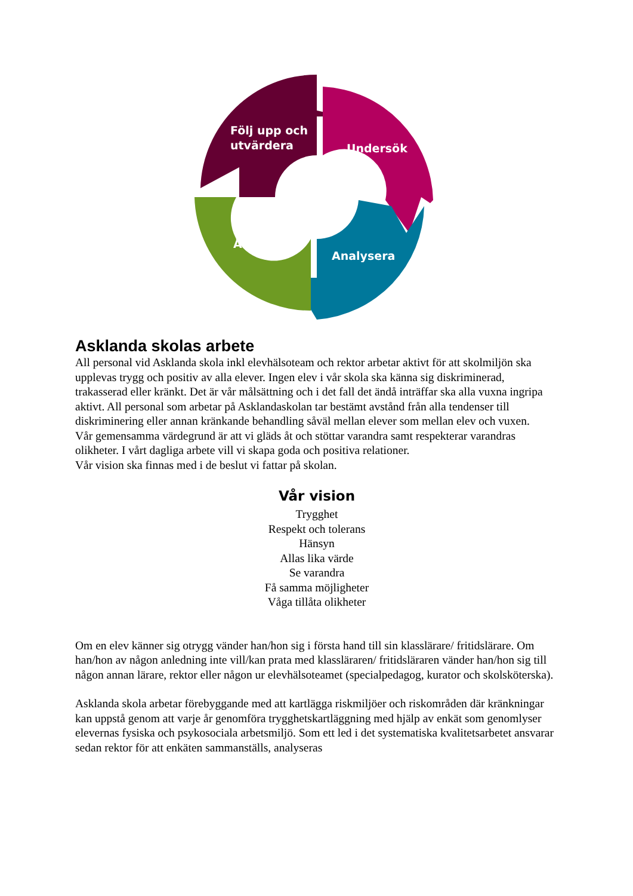Följ upp och
utvärdera
Undersök
Åtgärda
Analysera
Asklanda skolas arbete
All personal vid Asklanda skola inkl elevhälsoteam och rektor arbetar aktivt för att skolmiljön ska upplevas trygg och positiv av alla elever. Ingen elev i vår skola ska känna sig diskriminerad, trakasserad eller kränkt. Det är vår målsättning och i det fall det ändå inträffar ska alla vuxna ingripa aktivt. All personal som arbetar på Asklandaskolan tar bestämt avstånd från alla tendenser till diskriminering eller annan kränkande behandling såväl mellan elever som mellan elev och vuxen.
Vår gemensamma värdegrund är att vi gläds åt och stöttar varandra samt respekterar varandras olikheter. I vårt dagliga arbete vill vi skapa goda och positiva relationer.
Vår vision ska finnas med i de beslut vi fattar på skolan.
Vår vision
Trygghet
Respekt och tolerans
Hänsyn
Allas lika värde
Se varandra
Få samma möjligheter
Våga tillåta olikheter
Om en elev känner sig otrygg vänder han/hon sig i första hand till sin klasslärare/ fritidslärare. Om han/hon av någon anledning inte vill/kan prata med klassläraren/ fritidsläraren vänder han/hon sig till någon annan lärare, rektor eller någon ur elevhälsoteamet (specialpedagog, kurator och skolsköterska).
Asklanda skola arbetar förebyggande med att kartlägga riskmiljöer och riskområden där kränkningar kan uppstå genom att varje år genomföra trygghetskartläggning med hjälp av enkät som genomlyser elevernas fysiska och psykosociala arbetsmiljö. Som ett led i det systematiska kvalitetsarbetet ansvarar sedan rektor för att enkäten sammanställs, analyseras